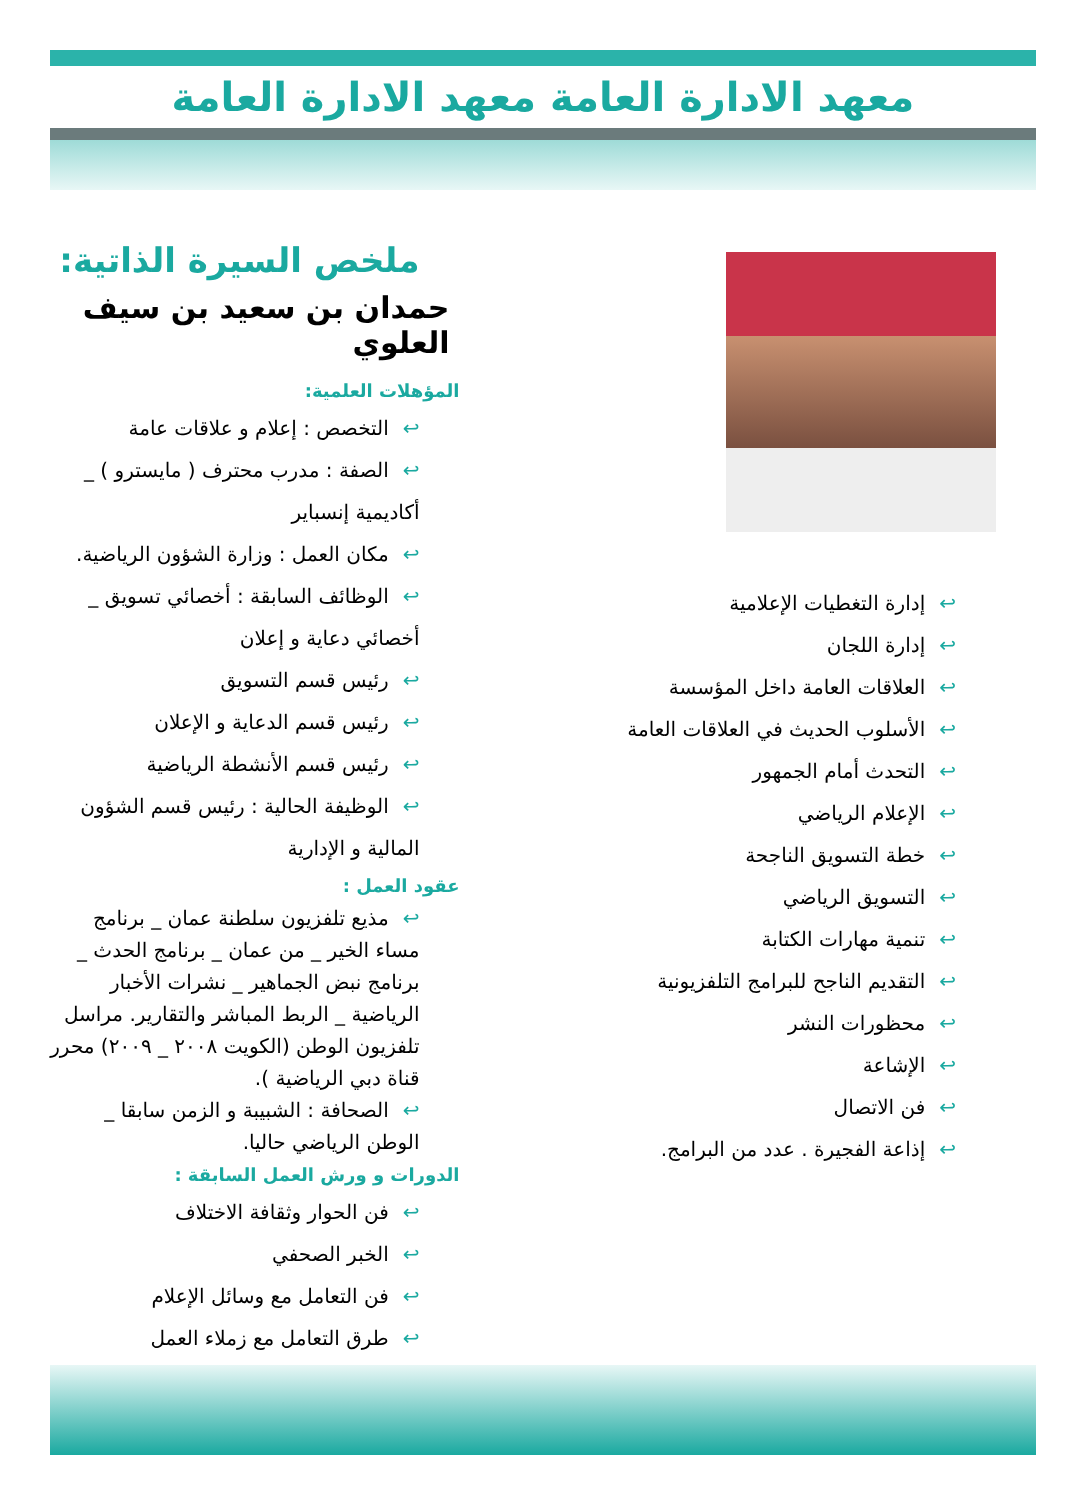معهد الادارة العامة معهد الادارة العامة
ملخص السيرة الذاتية:
حمدان بن سعيد بن سيف العلوي
المؤهلات العلمية:
↩التخصص : إعلام و علاقات عامة
↩الصفة : مدرب محترف ( مايسترو ) _ أكاديمية إنسباير
↩مكان العمل : وزارة الشؤون الرياضية.
↩الوظائف السابقة : أخصائي تسويق _ أخصائي دعاية و إعلان
↩رئيس قسم التسويق
↩رئيس قسم الدعاية و الإعلان
↩رئيس قسم الأنشطة الرياضية
↩الوظيفة الحالية : رئيس قسم الشؤون المالية و الإدارية
عقود العمل :
↩مذيع تلفزيون سلطنة عمان _ برنامج مساء الخير _ من عمان _ برنامج الحدث _ برنامج نبض الجماهير _ نشرات الأخبار الرياضية _ الربط المباشر والتقارير. مراسل تلفزيون الوطن (الكويت ٢٠٠٨ _ ٢٠٠٩) محرر قناة دبي الرياضية ).
↩الصحافة : الشبيبة و الزمن سابقا _ الوطن الرياضي حاليا.
الدورات و ورش العمل السابقة :
↩فن الحوار وثقافة الاختلاف
↩الخبر الصحفي
↩فن التعامل مع وسائل الإعلام
↩طرق التعامل مع زملاء العمل
↩إدارة التغطيات الإعلامية
↩إدارة اللجان
↩العلاقات العامة داخل المؤسسة
↩الأسلوب الحديث في العلاقات العامة
↩التحدث أمام الجمهور
↩الإعلام الرياضي
↩خطة التسويق الناجحة
↩التسويق الرياضي
↩تنمية مهارات الكتابة
↩التقديم الناجح للبرامج التلفزيونية
↩محظورات النشر
↩الإشاعة
↩فن الاتصال
↩إذاعة الفجيرة . عدد من البرامج.